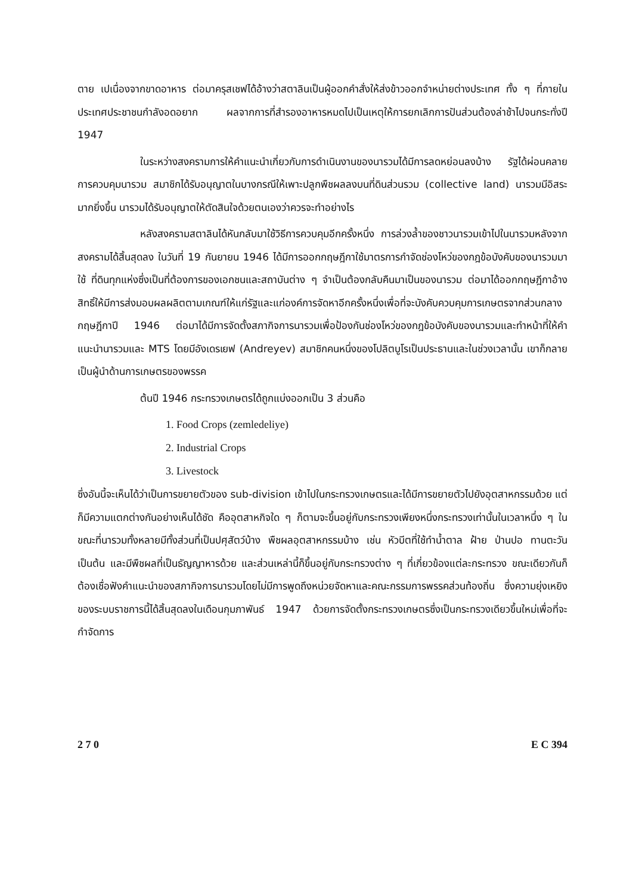ตาย เปเนื่องจากขาดอาหาร ต่อมาครุสเชฟได้อ้างว่าสตาลินเป็นผู้ออกคำสั่งให้ส่งข้าวออกจำหน่ายต่างประเทศ ทั้ง ๆ ที่ภายในประเทศประชาชนกำลังอดอยาก ผลจากการที่สำรองอาหารหมดไปเป็นเหตุให้การยกเลิกการปันส่วนต้องล่าช้าไปจนกระทั่งปี 1947
ในระหว่างสงครามการให้คำแนะนำเกี่ยวกับการดำเนินงานของนารวมได้มีการลดหย่อนลงบ้าง รัฐได้ผ่อนคลายการควบคุมนารวม สมาชิกได้รับอนุญาตในบางกรณีให้เพาะปลูกพืชผลลงบนที่ดินส่วนรวม (collective land) นารวมมีอิสระมากยิ่งขึ้น นารวมได้รับอนุญาตให้ตัดสินใจด้วยตนเองว่าควรจะทำอย่างไร
หลังสงครามสตาลินได้หันกลับมาใช้วิธีการควบคุมอีกครั้งหนึ่ง การล่วงล้ำของชาวนารวมเข้าไปในนารวมหลังจากสงครามได้สิ้นสุดลง ในวันที่ 19 กันยายน 1946 ได้มีการออกกฤษฎีกาใช้มาตรการกำจัดช่องโหว่ของกฎข้อบังคับของนารวมมาใช้ ที่ดินทุกแห่งซึ่งเป็นที่ต้องการของเอกชนและสถาบันต่าง ๆ จำเป็นต้องกลับคืนมาเป็นของนารวม ต่อมาได้ออกกฤษฎีกาอ้างสิทธิ์ให้มีการส่งมอบผลผลิตตามเกณฑ์ให้แก่รัฐและแก่องค์การจัดหาอีกครั้งหนึ่งเพื่อที่จะบังคับควบคุมการเกษตรจากส่วนกลาง กฤษฎีกาปี 1946 ต่อมาได้มีการจัดตั้งสภากิจการนารวมเพื่อป้องกันช่องโหว่ของกฎข้อบังคับของนารวมและทำหน้าที่ให้คำแนะนำนารวมและ MTS โดยมีอังเดรเยฟ (Andreyev) สมาชิกคนหนึ่งของโปลิตบูโรเป็นประธานและในช่วงเวลานั้น เขาก็กลายเป็นผู้นำด้านการเกษตรของพรรค
ต้นปี 1946 กระทรวงเกษตรได้ถูกแบ่งออกเป็น 3 ส่วนคือ
1. Food Crops (zemledeliye)
2. Industrial Crops
3. Livestock
ซึ่งอันนี้จะเห็นได้ว่าเป็นการขยายตัวของ sub-division เข้าไปในกระทรวงเกษตรและได้มีการขยายตัวไปยังอุตสาหกรรมด้วย แต่ก็มีความแตกต่างกันอย่างเห็นได้ชัด คืออุตสาหกิจใด ๆ ก็ตามจะขึ้นอยู่กับกระทรวงเพียงหนึ่งกระทรวงเท่านั้นในเวลาหนึ่ง ๆ ในขณะที่นารวมทั้งหลายมีทั้งส่วนที่เป็นปศุสัตว์บ้าง พืชผลอุตสาหกรรมบ้าง เช่น หัวบีตที่ใช้ทำน้ำตาล ฝ้าย ป่านปอ ทานตะวัน เป็นต้น และมีพืชผลที่เป็นธัญญาหารด้วย และส่วนเหล่านี้ก็ขึ้นอยู่กับกระทรวงต่าง ๆ ที่เกี่ยวข้องแต่ละกระทรวง ขณะเดียวกันก็ต้องเชื่อฟังคำแนะนำของสภากิจการนารวมโดยไม่มีการพูดถึงหน่วยจัดหาและคณะกรรมการพรรคส่วนท้องถิ่น ซึ่งความยุ่งเหยิงของระบบราชการนี้ได้สิ้นสุดลงในเดือนกุมภาพันธ์ 1947 ด้วยการจัดตั้งกระทรวงเกษตรซึ่งเป็นกระทรวงเดียวขึ้นใหม่เพื่อที่จะกำจัดการ
2 7 0 E C 394